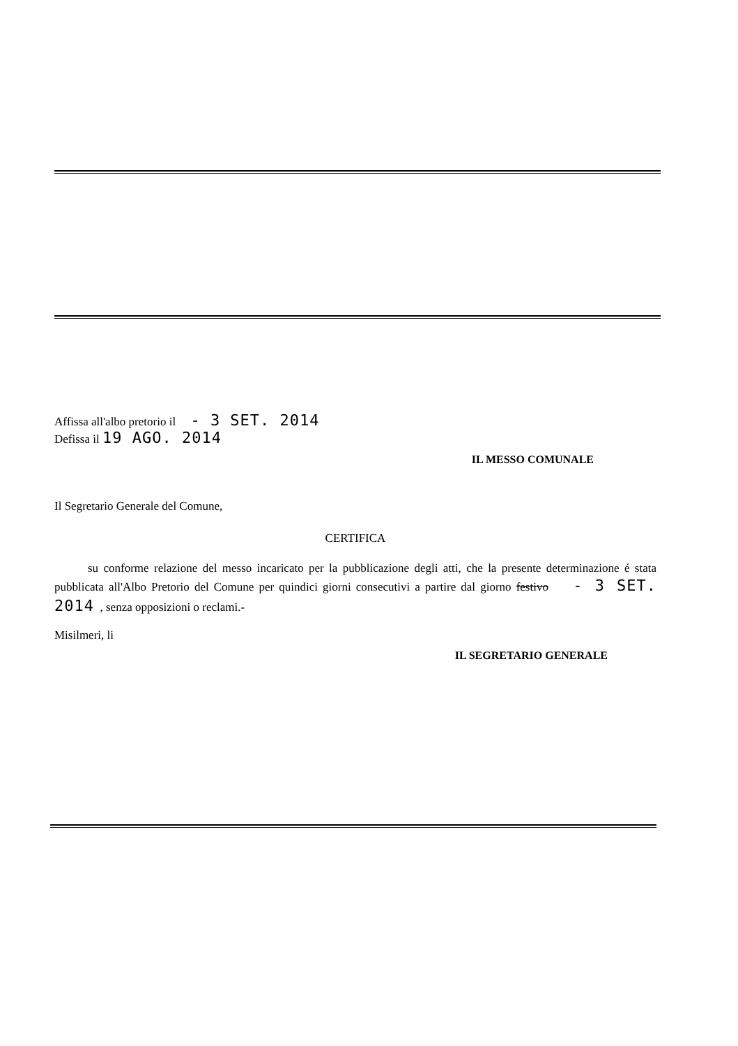Affissa all'albo pretorio il - 3 SET. 2014
Defissa il 19 AGO. 2014
IL MESSO COMUNALE
Il Segretario Generale del Comune,
CERTIFICA
su conforme relazione del messo incaricato per la pubblicazione degli atti, che la presente determinazione é stata pubblicata all'Albo Pretorio del Comune per quindici giorni consecutivi a partire dal giorno festivo - 3 SET. 2014 , senza opposizioni o reclami.-
Misilmeri, li
IL SEGRETARIO GENERALE